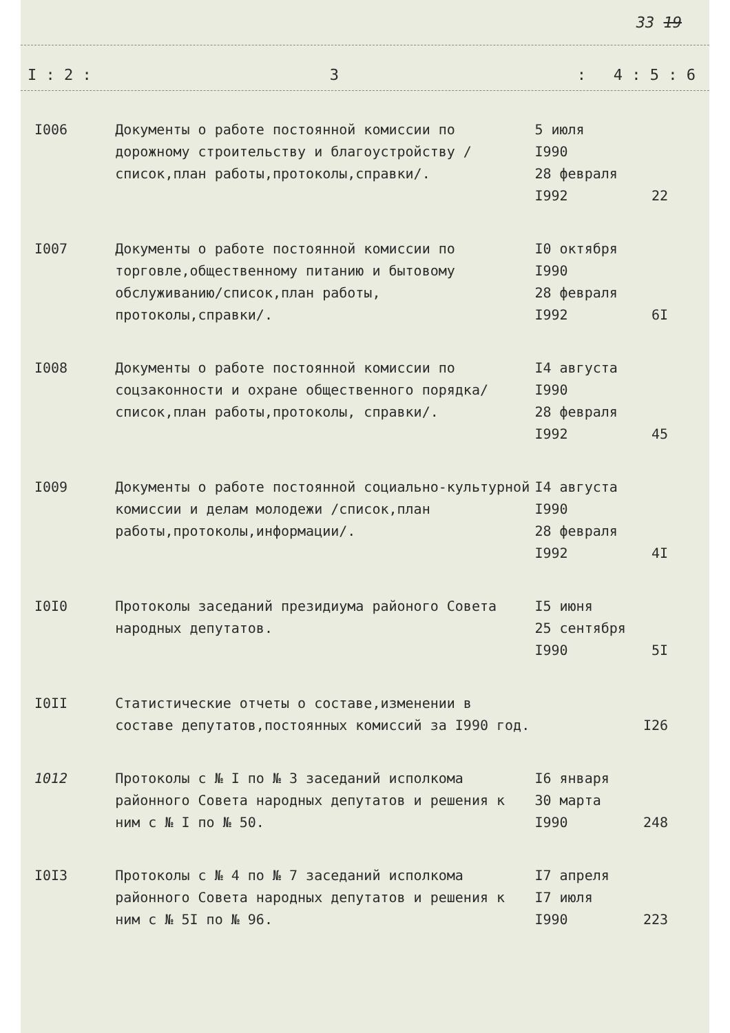33 19
I : 2 : 3: 4 : 5 : 6
| I006 | Документы о работе постоянной комиссии по дорожному строительству и благоустройству /список,план работы,протоколы,справки/. | 5 июля I990 28 февраля I992 | 22 |
| I007 | Документы о работе постоянной комиссии по торговле,общественному питанию и бытовому обслуживанию/список,план работы, протоколы,справки/. | I0 октября I990 28 февраля I992 | 6I |
| I008 | Документы о работе постоянной комиссии по соцзаконности и охране общественного порядка/список,план работы,протоколы, справки/. | I4 августа I990 28 февраля I992 | 45 |
| I009 | Документы о работе постоянной социально-культурной комиссии и делам молодежи /список,план работы,протоколы,информации/. | I4 августа I990 28 февраля I992 | 4I |
| I0I0 | Протоколы заседаний президиума районого Совета народных депутатов. | I5 июня 25 сентября I990 | 5I |
| I0II | Статистические отчеты о составе,изменении в составе депутатов,постоянных комиссий за I990 год. | | I26 |
| 1012 | Протоколы с № I по № 3 заседаний исполкома районного Совета народных депутатов и решения к ним с № I по № 50. | I6 января 30 марта I990 | 248 |
| I0I3 | Протоколы с № 4 по № 7 заседаний исполкома районного Совета народных депутатов и решения к ним с № 5I по № 96. | I7 апреля I7 июля I990 | 223 |